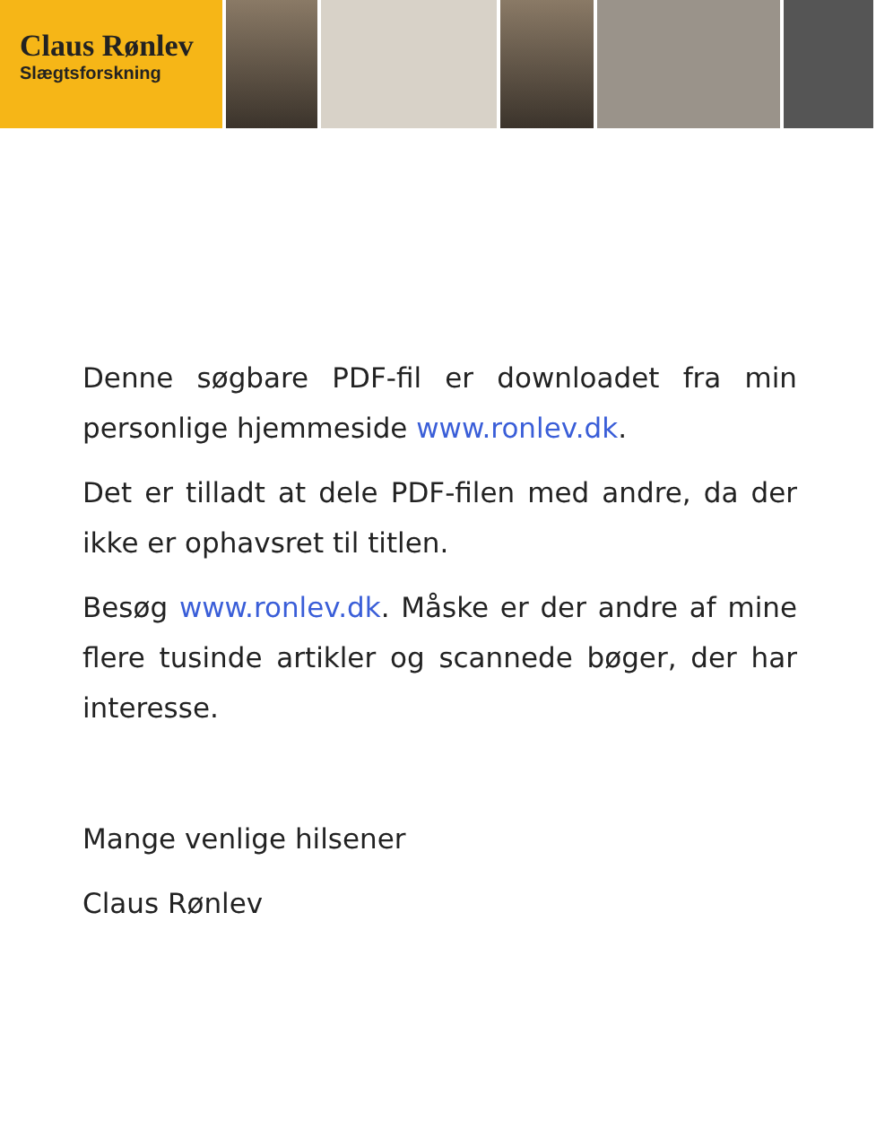Claus Rønlev
Slægtsforskning
Denne søgbare PDF-fil er downloadet fra min personlige hjemmeside www.ronlev.dk.
Det er tilladt at dele PDF-filen med andre, da der ikke er ophavsret til titlen.
Besøg www.ronlev.dk. Måske er der andre af mine flere tusinde artikler og scannede bøger, der har interesse.
Mange venlige hilsener
Claus Rønlev